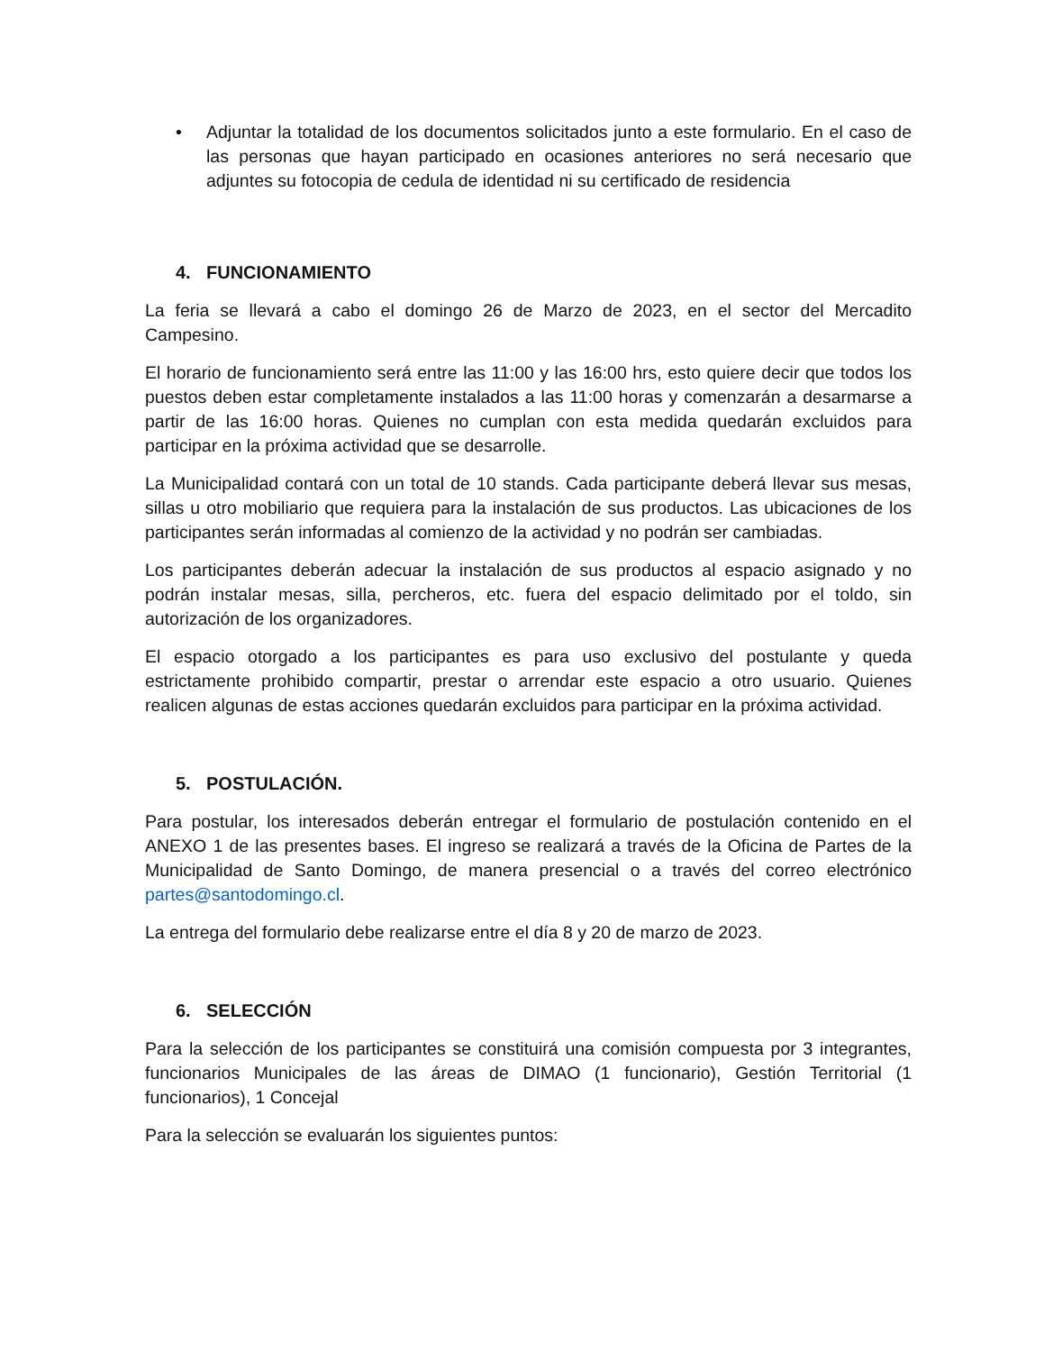• Adjuntar la totalidad de los documentos solicitados junto a este formulario. En el caso de las personas que hayan participado en ocasiones anteriores no será necesario que adjuntes su fotocopia de cedula de identidad ni su certificado de residencia
4. FUNCIONAMIENTO
La feria se llevará a cabo el domingo 26 de Marzo de 2023, en el sector del Mercadito Campesino.
El horario de funcionamiento será entre las 11:00 y las 16:00 hrs, esto quiere decir que todos los puestos deben estar completamente instalados a las 11:00 horas y comenzarán a desarmarse a partir de las 16:00 horas. Quienes no cumplan con esta medida quedarán excluidos para participar en la próxima actividad que se desarrolle.
La Municipalidad contará con un total de 10 stands. Cada participante deberá llevar sus mesas, sillas u otro mobiliario que requiera para la instalación de sus productos. Las ubicaciones de los participantes serán informadas al comienzo de la actividad y no podrán ser cambiadas.
Los participantes deberán adecuar la instalación de sus productos al espacio asignado y no podrán instalar mesas, silla, percheros, etc. fuera del espacio delimitado por el toldo, sin autorización de los organizadores.
El espacio otorgado a los participantes es para uso exclusivo del postulante y queda estrictamente prohibido compartir, prestar o arrendar este espacio a otro usuario. Quienes realicen algunas de estas acciones quedarán excluidos para participar en la próxima actividad.
5. POSTULACIÓN.
Para postular, los interesados deberán entregar el formulario de postulación contenido en el ANEXO 1 de las presentes bases. El ingreso se realizará a través de la Oficina de Partes de la Municipalidad de Santo Domingo, de manera presencial o a través del correo electrónico partes@santodomingo.cl.
La entrega del formulario debe realizarse entre el día 8 y 20 de marzo de 2023.
6. SELECCIÓN
Para la selección de los participantes se constituirá una comisión compuesta por 3 integrantes, funcionarios Municipales de las áreas de DIMAO (1 funcionario), Gestión Territorial (1 funcionarios), 1 Concejal
Para la selección se evaluarán los siguientes puntos: